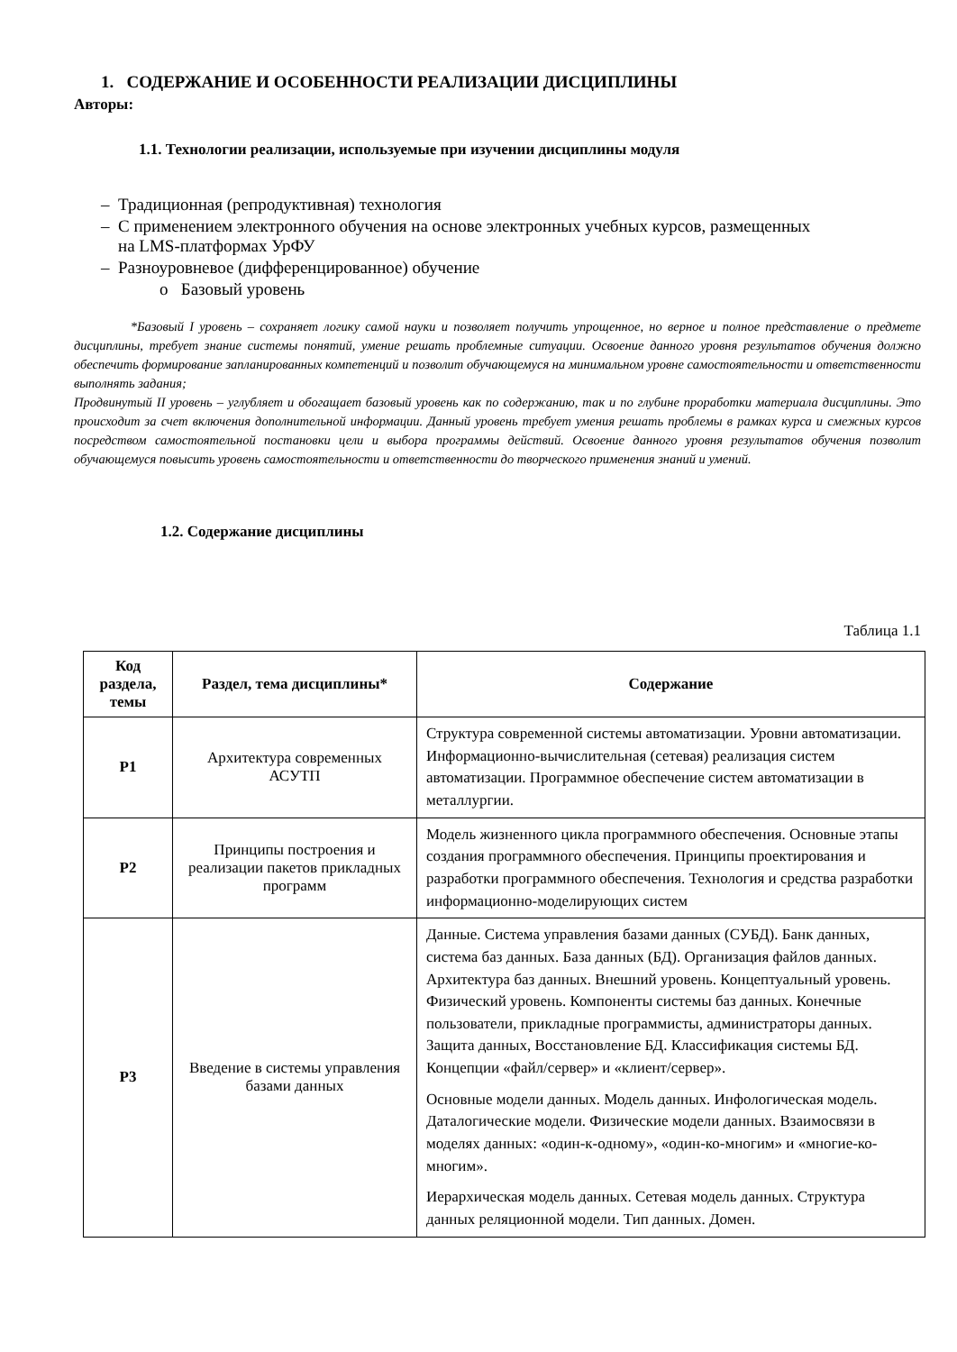1. СОДЕРЖАНИЕ И ОСОБЕННОСТИ РЕАЛИЗАЦИИ ДИСЦИПЛИНЫ
Авторы:
1.1. Технологии реализации, используемые при изучении дисциплины модуля
– Традиционная (репродуктивная) технология
– С применением электронного обучения на основе электронных учебных курсов, размещенных
на LMS-платформах УрФУ
– Разноуровневое (дифференцированное) обучение
o Базовый уровень
*Базовый I уровень – сохраняет логику самой науки и позволяет получить упрощенное, но верное и полное представление о предмете дисциплины, требует знание системы понятий, умение решать проблемные ситуации. Освоение данного уровня результатов обучения должно обеспечить формирование запланированных компетенций и позволит обучающемуся на минимальном уровне самостоятельности и ответственности выполнять задания;
Продвинутый II уровень – углубляет и обогащает базовый уровень как по содержанию, так и по глубине проработки материала дисциплины. Это происходит за счет включения дополнительной информации. Данный уровень требует умения решать проблемы в рамках курса и смежных курсов посредством самостоятельной постановки цели и выбора программы действий. Освоение данного уровня результатов обучения позволит обучающемуся повысить уровень самостоятельности и ответственности до творческого применения знаний и умений.
1.2. Содержание дисциплины
Таблица 1.1
| Код раздела, темы | Раздел, тема дисциплины* | Содержание |
| --- | --- | --- |
| Р1 | Архитектура современных АСУТП | Структура современной системы автоматизации. Уровни автоматизации. Информационно-вычислительная (сетевая) реализация систем автоматизации. Программное обеспечение систем автоматизации в металлургии. |
| Р2 | Принципы построения и реализации пакетов прикладных программ | Модель жизненного цикла программного обеспечения. Основные этапы создания программного обеспечения. Принципы проектирования и разработки программного обеспечения. Технология и средства разработки информационно-моделирующих систем |
| Р3 | Введение в системы управления базами данных | Данные. Система управления базами данных (СУБД). Банк данных, система баз данных. База данных (БД). Организация файлов данных. Архитектура баз данных. Внешний уровень. Концептуальный уровень. Физический уровень. Компоненты системы баз данных. Конечные пользователи, прикладные программисты, администраторы данных. Защита данных, Восстановление БД. Классификация системы БД. Концепции «файл/сервер» и «клиент/сервер». Основные модели данных. Модель данных. Инфологическая модель. Даталогические модели. Физические модели данных. Взаимосвязи в моделях данных: «один-к-одному», «один-ко-многим» и «многие-ко-многим». Иерархическая модель данных. Сетевая модель данных. Структура данных реляционной модели. Тип данных. Домен. |